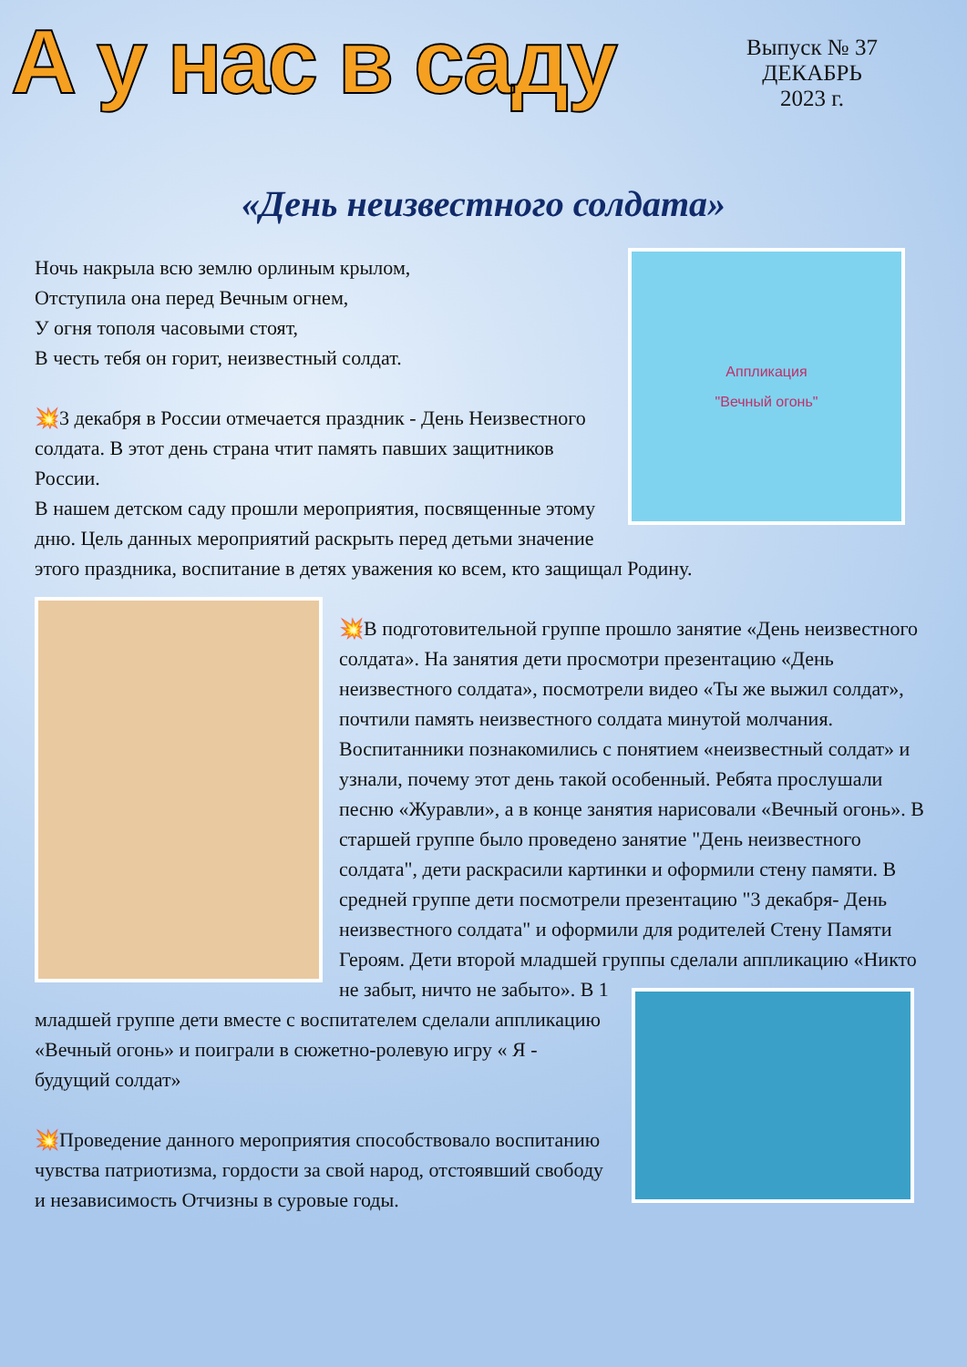А у нас в саду
Выпуск № 37
ДЕКАБРЬ
2023 г.
«День неизвестного солдата»
Аппликация
"Вечный огонь"
Ночь накрыла всю землю орлиным крылом,
Отступила она перед Вечным огнем,
У огня тополя часовыми стоят,
В честь тебя он горит, неизвестный солдат.
💥3 декабря в России отмечается праздник - День Неизвестного солдата. В этот день страна чтит память павших защитников России.
В нашем детском саду прошли мероприятия, посвященные этому дню. Цель данных мероприятий раскрыть перед детьми значение этого праздника, воспитание в детях уважения ко всем, кто защищал Родину.
💥В подготовительной группе прошло занятие «День неизвестного солдата». На занятия дети просмотри презентацию «День неизвестного солдата», посмотрели видео «Ты же выжил солдат», почтили память неизвестного солдата минутой молчания. Воспитанники познакомились с понятием «неизвестный солдат» и узнали, почему этот день такой особенный. Ребята прослушали песню «Журавли», а в конце занятия нарисовали «Вечный огонь». В старшей группе было проведено занятие "День неизвестного солдата", дети раскрасили картинки и оформили стену памяти. В средней группе дети посмотрели презентацию "3 декабря- День неизвестного солдата" и оформили для родителей Стену Памяти Героям. Дети второй младшей группы сделали аппликацию «Никто не забыт, ничто не забыто». В 1 младшей группе дети вместе с воспитателем сделали аппликацию «Вечный огонь» и поиграли в сюжетно-ролевую игру « Я - будущий солдат»
💥Проведение данного мероприятия способствовало воспитанию чувства патриотизма, гордости за свой народ, отстоявший свободу и независимость Отчизны в суровые годы.